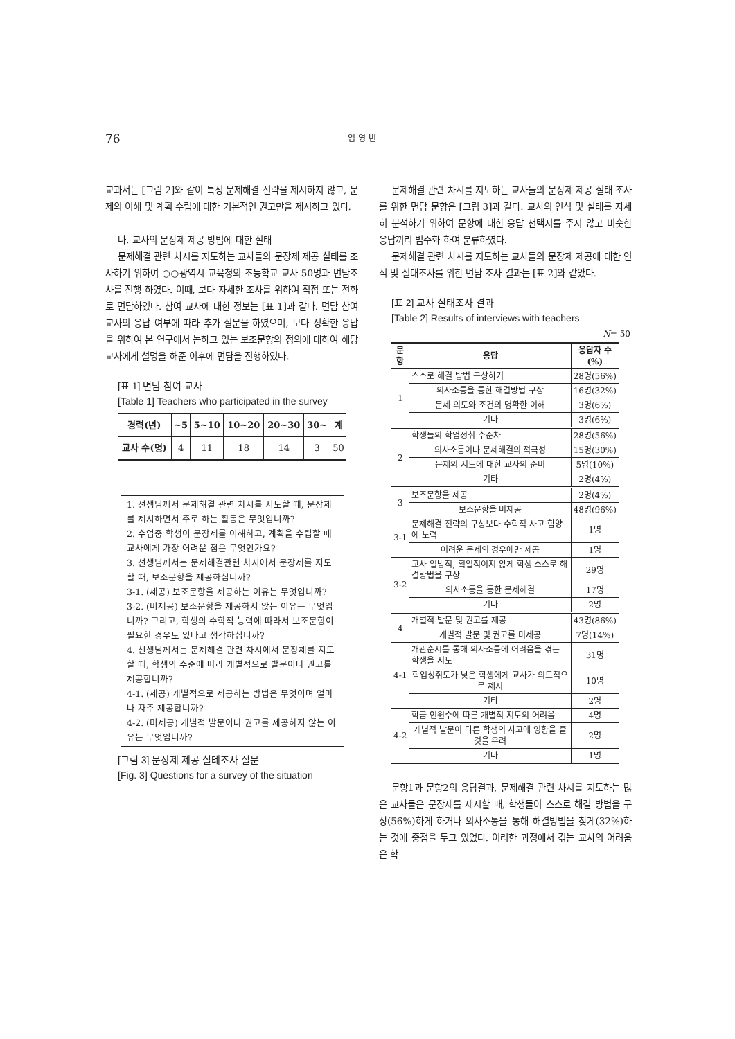76 임 영 빈
교과서는 [그림 2]와 같이 특정 문제해결 전략을 제시하지 않고, 문제의 이해 및 계획 수립에 대한 기본적인 권고만을 제시하고 있다.
나. 교사의 문장제 제공 방법에 대한 실태
문제해결 관련 차시를 지도하는 교사들의 문장제 제공 실태를 조사하기 위하여 ○○광역시 교육청의 초등학교 교사 50명과 면담조사를 진행 하였다. 이때, 보다 자세한 조사를 위하여 직접 또는 전화로 면담하였다. 참여 교사에 대한 정보는 [표 1]과 같다. 면담 참여교사의 응답 여부에 따라 추가 질문을 하였으며, 보다 정확한 응답을 위하여 본 연구에서 논하고 있는 보조문항의 정의에 대하여 해당 교사에게 설명을 해준 이후에 면담을 진행하였다.
[표 1] 면담 참여 교사
[Table 1] Teachers who participated in the survey
| 경력(년) | ~5 | 5~10 | 10~20 | 20~30 | 30~ | 계 |
| --- | --- | --- | --- | --- | --- | --- |
| 교사 수(명) | 4 | 11 | 18 | 14 | 3 | 50 |
1. 선생님께서 문제해결 관련 차시를 지도할 때, 문장제를 제시하면서 주로 하는 활동은 무엇입니까?
2. 수업중 학생이 문장제를 이해하고, 계획을 수립할 때 교사에게 가장 어려운 점은 무엇인가요?
3. 선생님께서는 문제해결관련 차시에서 문장제를 지도할 때, 보조문항을 제공하십니까?
3-1. (제공) 보조문항을 제공하는 이유는 무엇입니까?
3-2. (미제공) 보조문항을 제공하지 않는 이유는 무엇입니까? 그리고, 학생의 수학적 능력에 따라서 보조문항이 필요한 경우도 있다고 생각하십니까?
4. 선생님께서는 문제해결 관련 차시에서 문장제를 지도할 때, 학생의 수준에 따라 개별적으로 발문이나 권고를 제공합니까?
4-1. (제공) 개별적으로 제공하는 방법은 무엇이며 얼마나 자주 제공합니까?
4-2. (미제공) 개별적 발문이나 권고를 제공하지 않는 이유는 무엇입니까?
[그림 3] 문장제 제공 실테조사 질문
[Fig. 3] Questions for a survey of the situation
문제해결 관련 차시를 지도하는 교사들의 문장제 제공 실태 조사를 위한 면담 문항은 [그림 3]과 같다. 교사의 인식 및 실태를 자세히 분석하기 위하여 문항에 대한 응답 선택지를 주지 않고 비슷한 응답끼리 범주화 하여 분류하였다.
문제해결 관련 차시를 지도하는 교사들의 문장제 제공에 대한 인식 및 실태조사를 위한 면담 조사 결과는 [표 2]와 같았다.
[표 2] 교사 실태조사 결과
[Table 2] Results of interviews with teachers
N= 50
| 문항 | 응답 | 응답자 수(%) |
| --- | --- | --- |
| 1 | 스스로 해결 방법 구상하기 | 28명(56%) |
| | 의사소통을 통한 해결방법 구상 | 16명(32%) |
| | 문제 의도와 조건의 명확한 이해 | 3명(6%) |
| | 기타 | 3명(6%) |
| 2 | 학생들의 학업성취 수준차 | 28명(56%) |
| | 의사소통이나 문제해결의 적극성 | 15명(30%) |
| | 문제의 지도에 대한 교사의 준비 | 5명(10%) |
| | 기타 | 2명(4%) |
| 3 | 보조문항을 제공 | 2명(4%) |
| | 보조문항을 미제공 | 48명(96%) |
| 3-1 | 문제해결 전략의 구상보다 수학적 사고 함양에 노력 | 1명 |
| | 어려운 문제의 경우에만 제공 | 1명 |
| 3-2 | 교사 일방적, 획일적이지 않게 학생 스스로 해결방법을 구상 | 29명 |
| | 의사소통을 통한 문제해결 | 17명 |
| | 기타 | 2명 |
| 4 | 개별적 발문 및 권고를 제공 | 43명(86%) |
| | 개별적 발문 및 권고를 미제공 | 7명(14%) |
| 4-1 | 개관순시를 통해 의사소통에 어려움을 겪는 학생을 지도 | 31명 |
| | 학업성취도가 낮은 학생에게 교사가 의도적으로 제시 | 10명 |
| | 기타 | 2명 |
| 4-2 | 학급 인원수에 따른 개별적 지도의 어려움 | 4명 |
| | 개별적 발문이 다른 학생의 사고에 영향을 줄 것을 우려 | 2명 |
| | 기타 | 1명 |
문항1과 문항2의 응답결과, 문제해결 관련 차시를 지도하는 많은 교사들은 문장제를 제시할 때, 학생들이 스스로 해결 방법을 구상(56%)하게 하거나 의사소통을 통해 해결방법을 찾게(32%)하는 것에 중점을 두고 있었다. 이러한 과정에서 겪는 교사의 어려움은 학